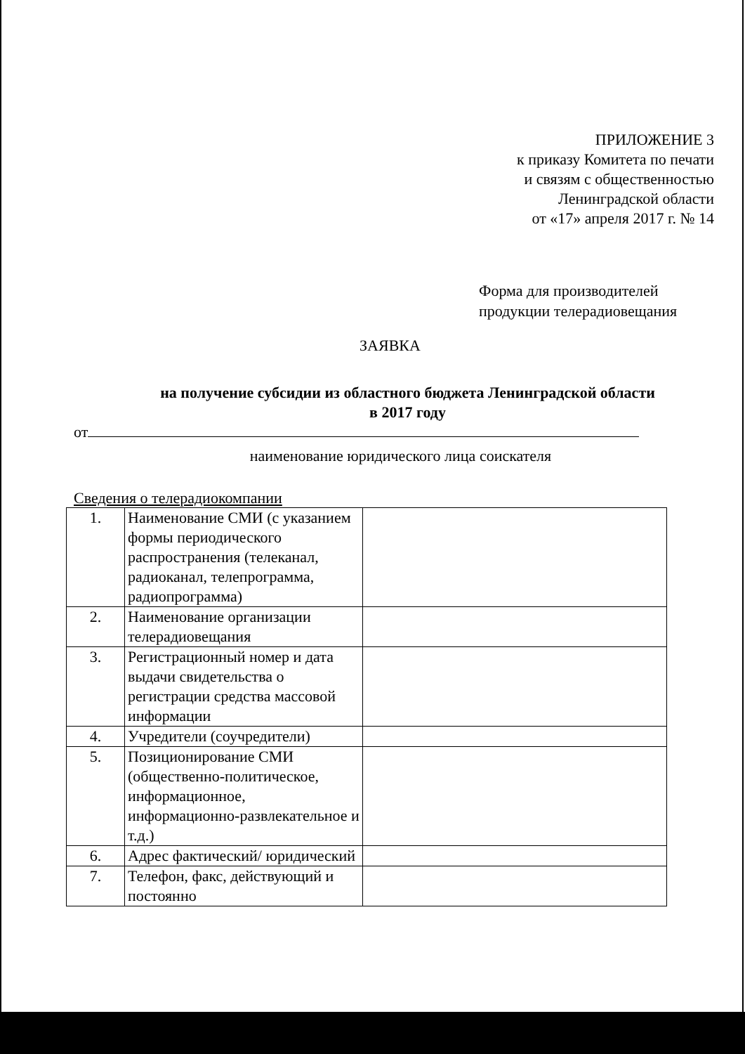ПРИЛОЖЕНИЕ 3
к приказу Комитета по печати
и связям с общественностью
Ленинградской области
от «17» апреля 2017 г. № 14
Форма для производителей
продукции телерадиовещания
ЗАЯВКА
на получение субсидии из областного бюджета Ленинградской области в 2017 году
от
наименование юридического лица соискателя
Сведения о телерадиокомпании
| 1. | Наименование СМИ (с указанием формы периодического распространения (телеканал, радиоканал, телепрограмма, радиопрограмма) | |
| 2. | Наименование организации телерадиовещания | |
| 3. | Регистрационный номер и дата выдачи свидетельства о регистрации средства массовой информации | |
| 4. | Учредители (соучредители) | |
| 5. | Позиционирование СМИ (общественно-политическое, информационное, информационно-развлекательное и т.д.) | |
| 6. | Адрес фактический/ юридический | |
| 7. | Телефон, факс, действующий и постоянно | |